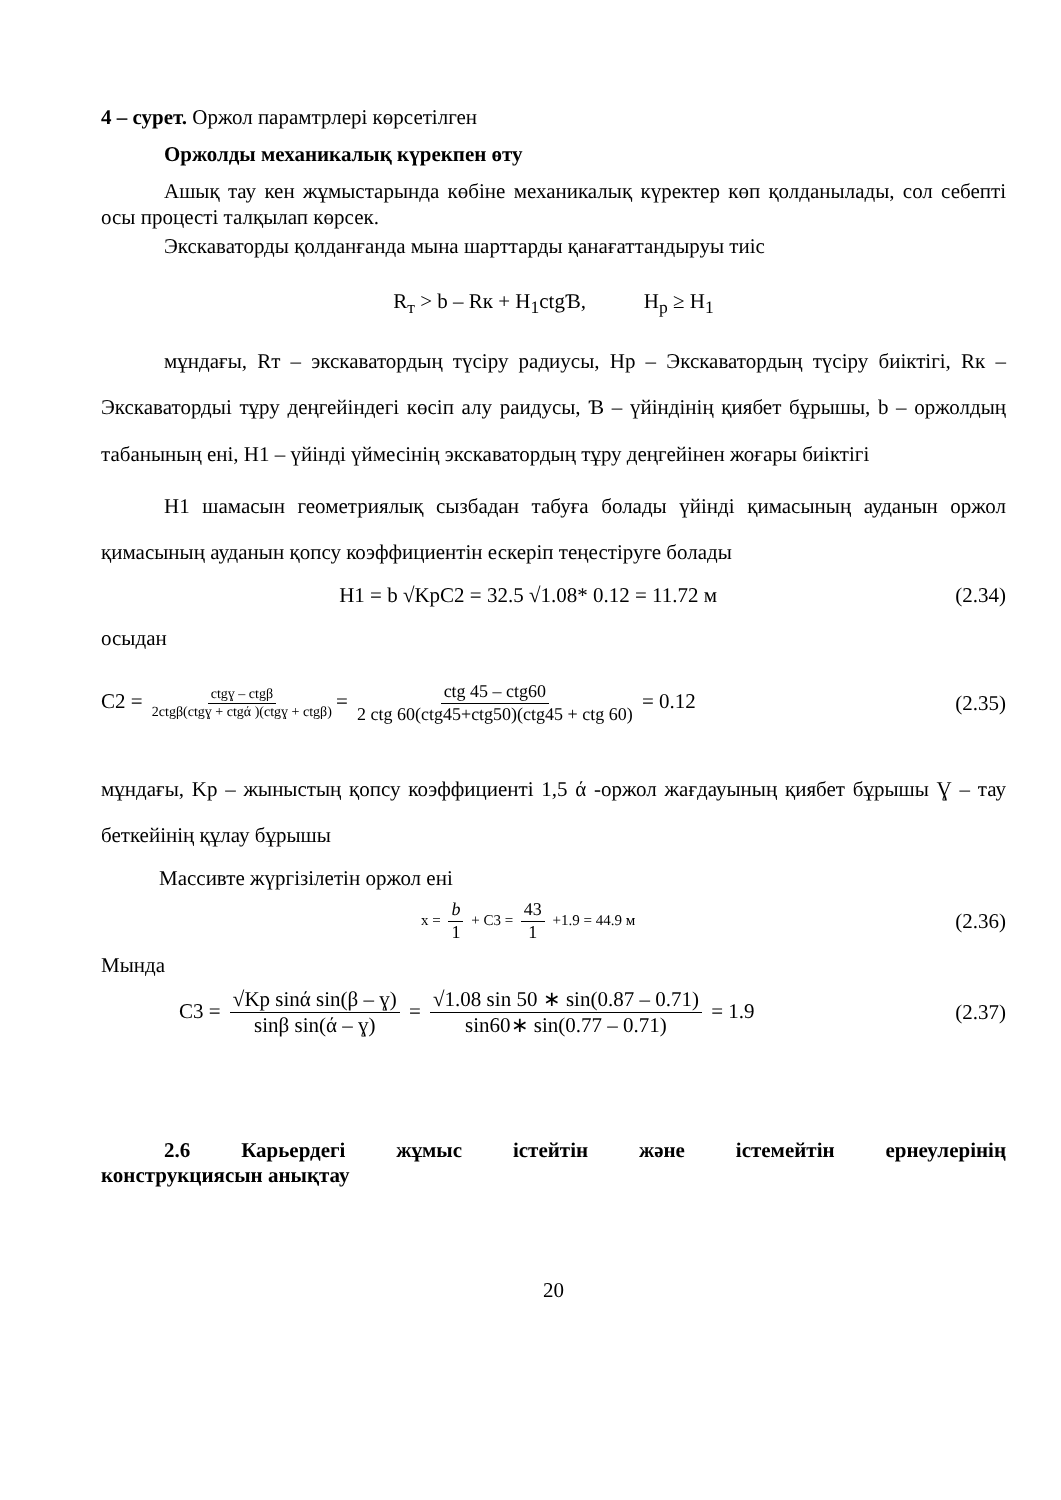4 – сурет. Оржол парамтрлері көрсетілген
Оржолды механикалық күрекпен өту
Ашық тау кен жұмыстарында көбіне механикалық күректер көп қолданылады, сол себепті осы процесті талқылап көрсек.
Экскаваторды қолданғанда мына шарттарды қанағаттандыруы тиіс
R<sub>т</sub> > b – Rк + H<sub>1</sub>ctgƁ, H<sub>p</sub> ≥ H<sub>1</sub>
мұндағы, Rт – экскаватордың түсіру радиусы, Hp – Экскаватордың түсіру биіктігі, Rк – Экскаватордыі тұру деңгейіндегі көсіп алу раидусы, Ɓ – үйіндінің қиябет бұрышы, b – оржолдың табанының ені, H1 – үйінді үймесінің экскаватордың тұру деңгейінен жоғары биіктігі
H1 шамасын геометриялық сызбадан табуға болады үйінді қимасының ауданын оржол қимасының ауданын қопсу коэффициентін ескеріп теңестіруге болады
H1 = b √KpC2 = 32.5 √1.08* 0.12 = 11.72 м
(2.34)
осыдан
C2 = ctgɣ – ctgβ 2ctgβ(ctgɣ + ctgά )(ctgɣ + ctgβ) = ctg 45 – ctg60 2 ctg 60(ctg45+ctg50)(ctg45 + ctg 60) = 0.12
(2.35)
мұндағы, Kр – жыныстың қопсу коэффициенті 1,5 ά -оржол жағдауының қиябет бұрышы Ɣ – тау беткейінің құлау бұрышы
Массивте жүргізілетін оржол ені
x = b 1 + C3 = 43 1 +1.9 = 44.9 м
(2.36)
Мында
C3 = √Kp sinά sin(β – ɣ) sinβ sin(ά – ɣ) = √1.08 sin 50 ∗ sin(0.87 – 0.71) sin60∗ sin(0.77 – 0.71) = 1.9
(2.37)
2.6 Карьердегі жұмыс істейтін және істемейтін ернеулерінің
конструкциясын анықтау
20